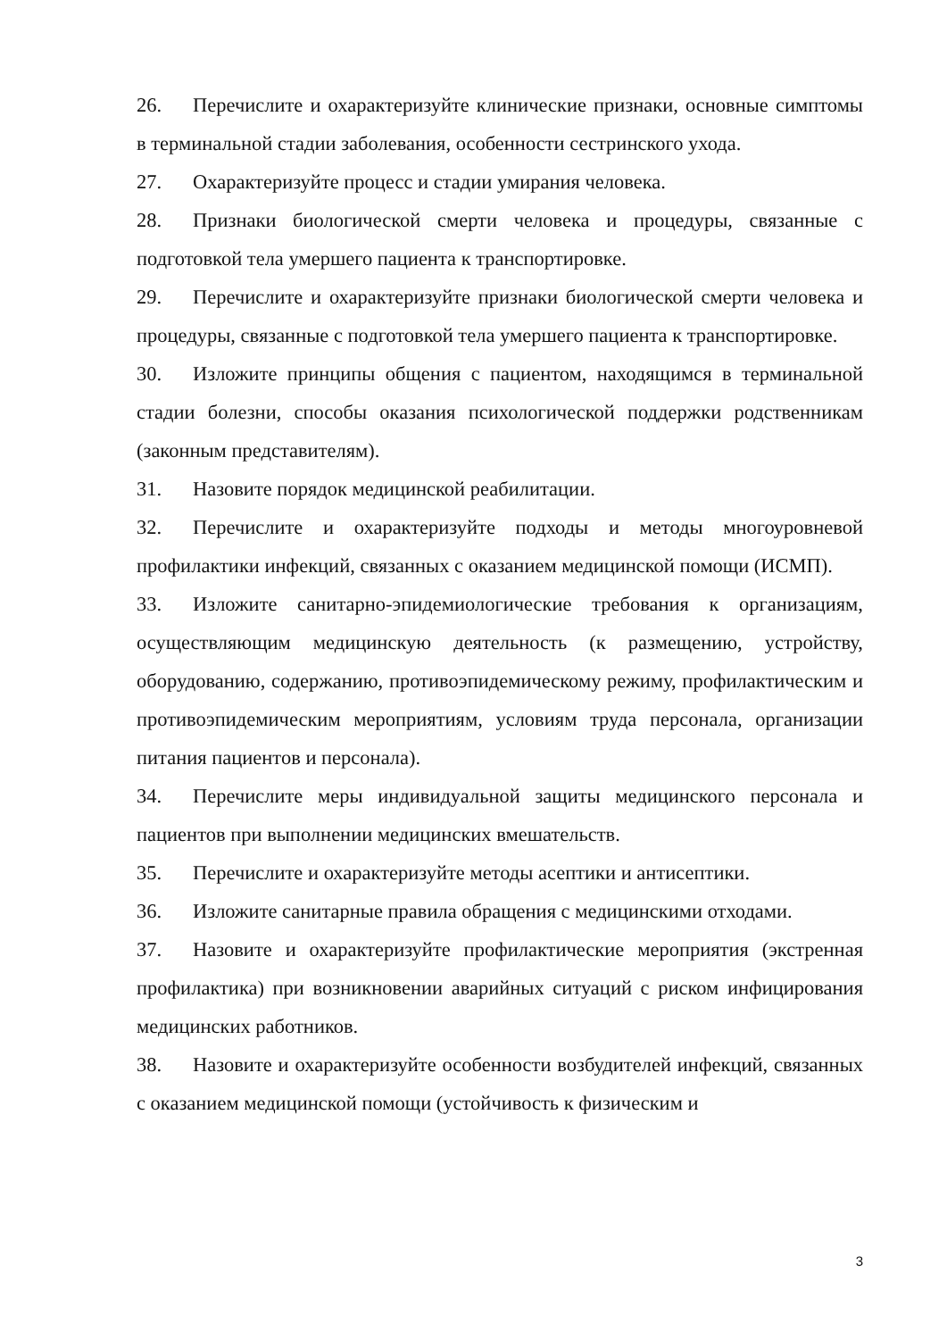26. Перечислите и охарактеризуйте клинические признаки, основные симптомы в терминальной стадии заболевания, особенности сестринского ухода.
27. Охарактеризуйте процесс и стадии умирания человека.
28. Признаки биологической смерти человека и процедуры, связанные с подготовкой тела умершего пациента к транспортировке.
29. Перечислите и охарактеризуйте признаки биологической смерти человека и процедуры, связанные с подготовкой тела умершего пациента к транспортировке.
30. Изложите принципы общения с пациентом, находящимся в терминальной стадии болезни, способы оказания психологической поддержки родственникам (законным представителям).
31. Назовите порядок медицинской реабилитации.
32. Перечислите и охарактеризуйте подходы и методы многоуровневой профилактики инфекций, связанных с оказанием медицинской помощи (ИСМП).
33. Изложите санитарно-эпидемиологические требования к организациям, осуществляющим медицинскую деятельность (к размещению, устройству, оборудованию, содержанию, противоэпидемическому режиму, профилактическим и противоэпидемическим мероприятиям, условиям труда персонала, организации питания пациентов и персонала).
34. Перечислите меры индивидуальной защиты медицинского персонала и пациентов при выполнении медицинских вмешательств.
35. Перечислите и охарактеризуйте методы асептики и антисептики.
36. Изложите санитарные правила обращения с медицинскими отходами.
37. Назовите и охарактеризуйте профилактические мероприятия (экстренная профилактика) при возникновении аварийных ситуаций с риском инфицирования медицинских работников.
38. Назовите и охарактеризуйте особенности возбудителей инфекций, связанных с оказанием медицинской помощи (устойчивость к физическим и
3